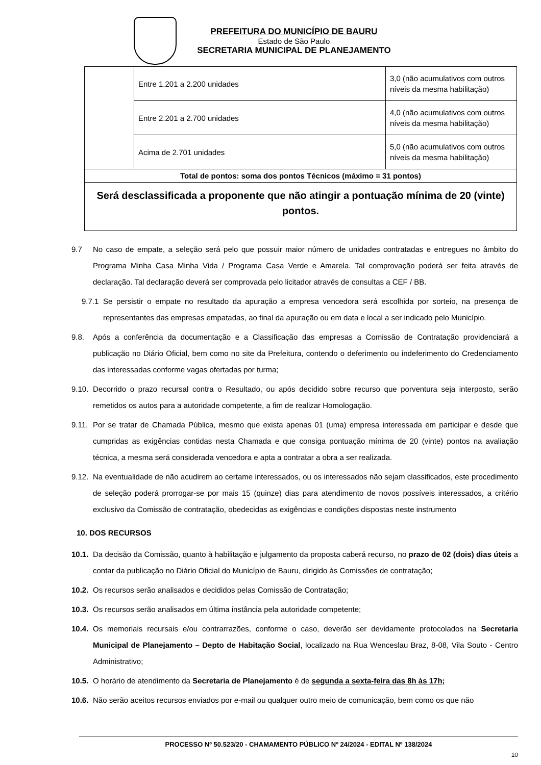PREFEITURA DO MUNICÍPIO DE BAURU
Estado de São Paulo
SECRETARIA MUNICIPAL DE PLANEJAMENTO
| | Entre 1.201 a 2.200 unidades | 3,0 (não acumulativos com outros níveis da mesma habilitação) |
| | Entre 2.201 a 2.700 unidades | 4,0 (não acumulativos com outros níveis da mesma habilitação) |
| | Acima de 2.701 unidades | 5,0 (não acumulativos com outros níveis da mesma habilitação) |
| Total de pontos: soma dos pontos Técnicos (máximo = 31 pontos) | | |
| Será desclassificada a proponente que não atingir a pontuação mínima de 20 (vinte) pontos. | | |
9.7 No caso de empate, a seleção será pelo que possuir maior número de unidades contratadas e entregues no âmbito do Programa Minha Casa Minha Vida / Programa Casa Verde e Amarela. Tal comprovação poderá ser feita através de declaração. Tal declaração deverá ser comprovada pelo licitador através de consultas a CEF / BB.
9.7.1 Se persistir o empate no resultado da apuração a empresa vencedora será escolhida por sorteio, na presença de representantes das empresas empatadas, ao final da apuração ou em data e local a ser indicado pelo Município.
9.8. Após a conferência da documentação e a Classificação das empresas a Comissão de Contratação providenciará a publicação no Diário Oficial, bem como no site da Prefeitura, contendo o deferimento ou indeferimento do Credenciamento das interessadas conforme vagas ofertadas por turma;
9.10. Decorrido o prazo recursal contra o Resultado, ou após decidido sobre recurso que porventura seja interposto, serão remetidos os autos para a autoridade competente, a fim de realizar Homologação.
9.11. Por se tratar de Chamada Pública, mesmo que exista apenas 01 (uma) empresa interessada em participar e desde que cumpridas as exigências contidas nesta Chamada e que consiga pontuação mínima de 20 (vinte) pontos na avaliação técnica, a mesma será considerada vencedora e apta a contratar a obra a ser realizada.
9.12. Na eventualidade de não acudirem ao certame interessados, ou os interessados não sejam classificados, este procedimento de seleção poderá prorrogar-se por mais 15 (quinze) dias para atendimento de novos possíveis interessados, a critério exclusivo da Comissão de contratação, obedecidas as exigências e condições dispostas neste instrumento
10. DOS RECURSOS
10.1. Da decisão da Comissão, quanto à habilitação e julgamento da proposta caberá recurso, no prazo de 02 (dois) dias úteis a contar da publicação no Diário Oficial do Município de Bauru, dirigido às Comissões de contratação;
10.2. Os recursos serão analisados e decididos pelas Comissão de Contratação;
10.3. Os recursos serão analisados em última instância pela autoridade competente;
10.4. Os memoriais recursais e/ou contrarrazões, conforme o caso, deverão ser devidamente protocolados na Secretaria Municipal de Planejamento – Depto de Habitação Social, localizado na Rua Wenceslau Braz, 8-08, Vila Souto - Centro Administrativo;
10.5. O horário de atendimento da Secretaria de Planejamento é de segunda a sexta-feira das 8h às 17h;
10.6. Não serão aceitos recursos enviados por e-mail ou qualquer outro meio de comunicação, bem como os que não
PROCESSO Nº 50.523/20 - CHAMAMENTO PÚBLICO Nº 24/2024 - EDITAL Nº 138/2024
10